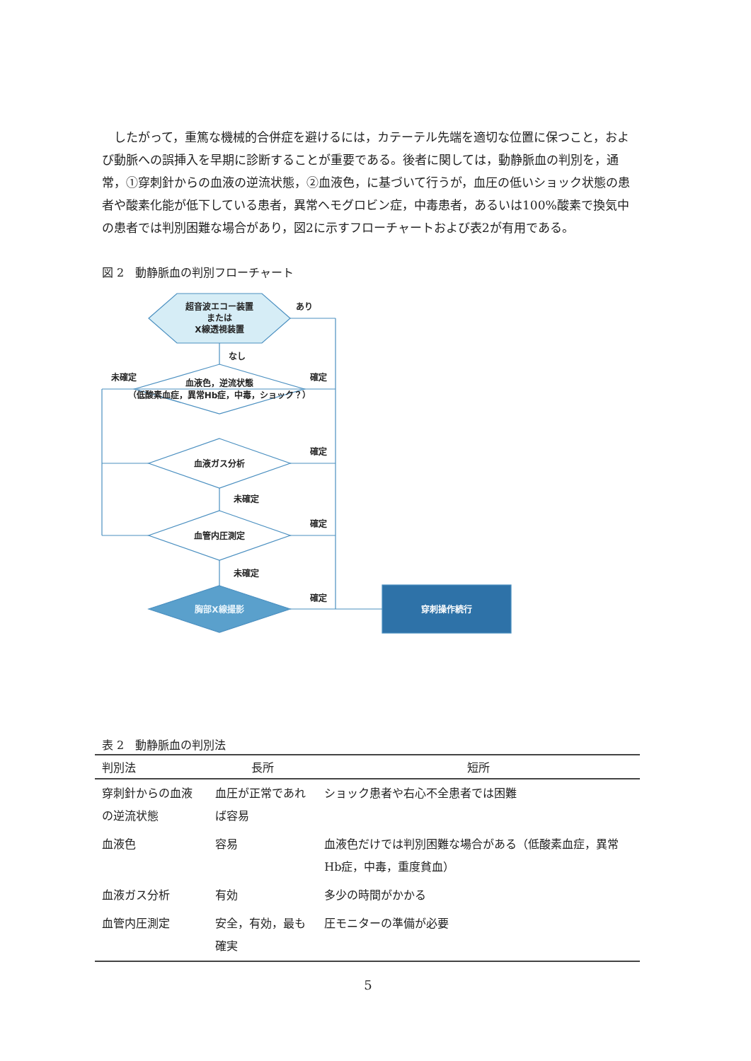したがって，重篤な機械的合併症を避けるには，カテーテル先端を適切な位置に保つこと，および動脈への誤挿入を早期に診断することが重要である。後者に関しては，動静脈血の判別を，通常，①穿刺針からの血液の逆流状態，②血液色，に基づいて行うが，血圧の低いショック状態の患者や酸素化能が低下している患者，異常ヘモグロビン症，中毒患者，あるいは100%酸素で換気中の患者では判別困難な場合があり，図2に示すフローチャートおよび表2が有用である。
図 2　動静脈血の判別フローチャート
超音波エコー装置
または
X線透視装置
あり
なし
未確定
確定
血液色，逆流状態
（低酸素血症，異常Hb症，中毒，ショック？）
確定
血液ガス分析
未確定
確定
血管内圧測定
未確定
確定
胸部X線撮影
穿刺操作続行
表 2　動静脈血の判別法
| 判別法 | 長所 | 短所 |
| --- | --- | --- |
| 穿刺針からの血液の逆流状態 | 血圧が正常であれば容易 | ショック患者や右心不全患者では困難 |
| 血液色 | 容易 | 血液色だけでは判別困難な場合がある（低酸素血症，異常Hb症，中毒，重度貧血） |
| 血液ガス分析 | 有効 | 多少の時間がかかる |
| 血管内圧測定 | 安全，有効，最も確実 | 圧モニターの準備が必要 |
5